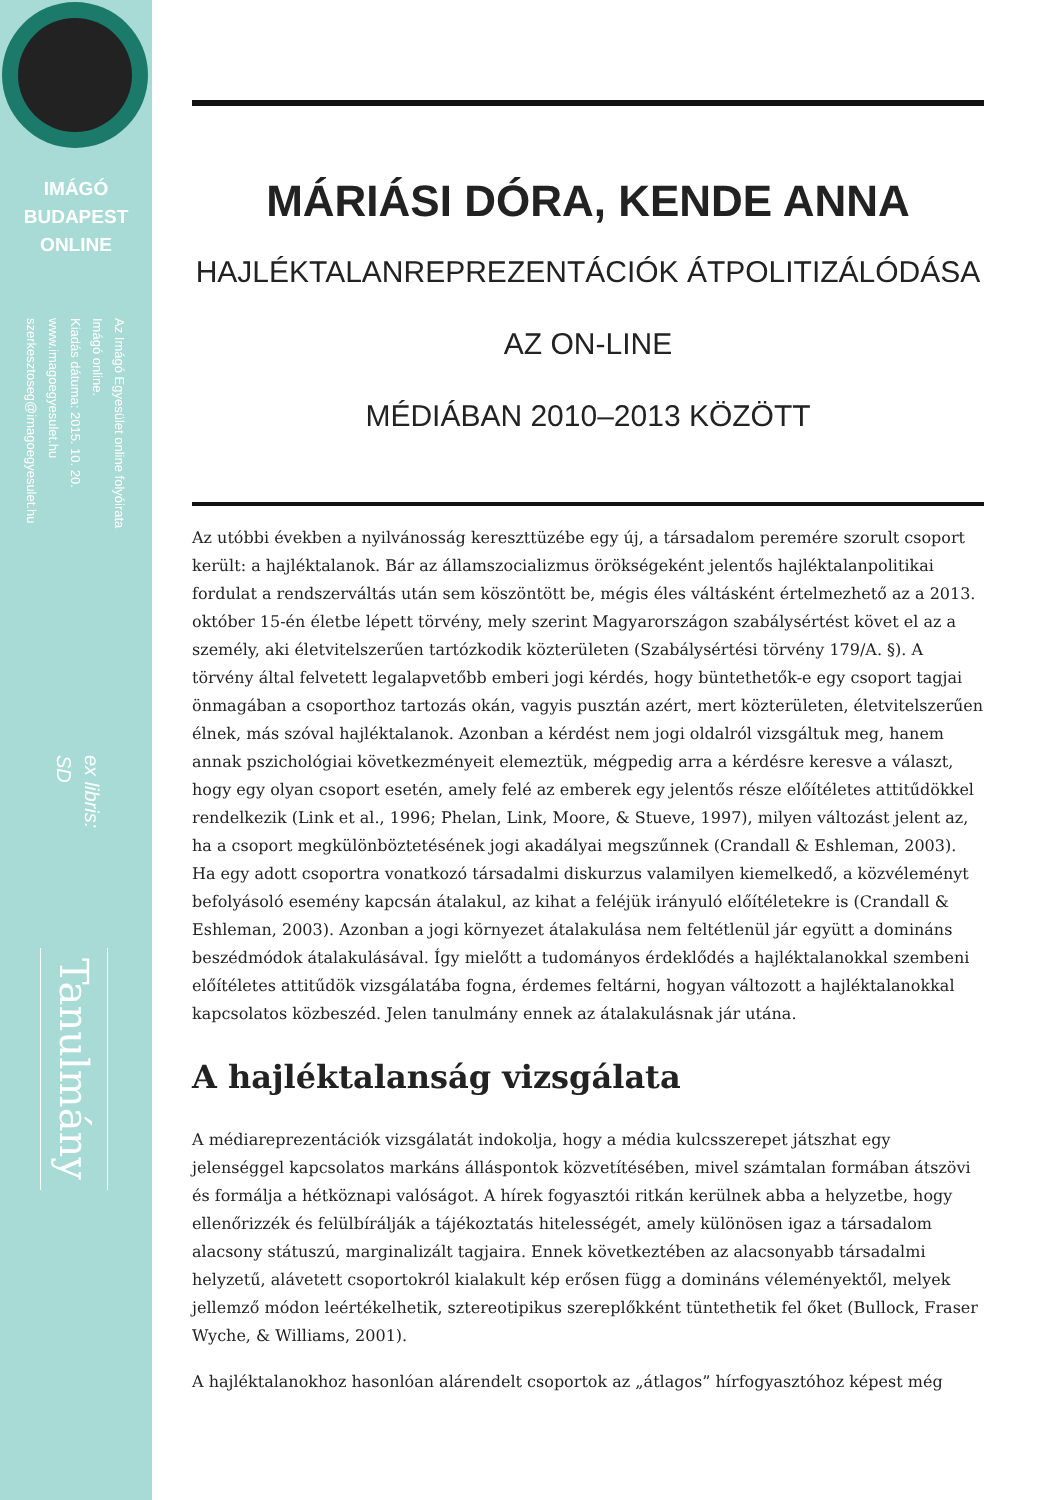IMÁGÓ
BUDAPEST
ONLINE
Az Imágó Egyesület online folyóirata
Imágó online.
Kiadás dátuma: 2015. 10. 20.
www.imagoegyesulet.hu
szerkesztoseg@imagoegyesulet.hu
ex libris:
SD
Tanulmány
MÁRIÁSI DÓRA, KENDE ANNA
HAJLÉKTALANREPREZENTÁCIÓK ÁTPOLITIZÁLÓDÁSA AZ ON-LINE
MÉDIÁBAN 2010–2013 KÖZÖTT
Az utóbbi években a nyilvánosság kereszttüzébe egy új, a társadalom peremére szorult csoport került: a hajléktalanok. Bár az államszocializmus örökségeként jelentős hajléktalanpolitikai fordulat a rendszerváltás után sem köszöntött be, mégis éles váltásként értelmezhető az a 2013. október 15-én életbe lépett törvény, mely szerint Magyarországon szabálysértést követ el az a személy, aki életvitelszerűen tartózkodik közterületen (Szabálysértési törvény 179/A. §). A törvény által felvetett legalapvetőbb emberi jogi kérdés, hogy büntethetők-e egy csoport tagjai önmagában a csoporthoz tartozás okán, vagyis pusztán azért, mert közterületen, életvitelszerűen élnek, más szóval hajléktalanok. Azonban a kérdést nem jogi oldalról vizsgáltuk meg, hanem annak pszichológiai következményeit elemeztük, mégpedig arra a kérdésre keresve a választ, hogy egy olyan csoport esetén, amely felé az emberek egy jelentős része előítéletes attitűdökkel rendelkezik (Link et al., 1996; Phelan, Link, Moore, & Stueve, 1997), milyen változást jelent az, ha a csoport megkülönböztetésének jogi akadályai megszűnnek (Crandall & Eshleman, 2003). Ha egy adott csoportra vonatkozó társadalmi diskurzus valamilyen kiemelkedő, a közvéleményt befolyásoló esemény kapcsán átalakul, az kihat a feléjük irányuló előítéletekre is (Crandall & Eshleman, 2003). Azonban a jogi környezet átalakulása nem feltétlenül jár együtt a domináns beszédmódok átalakulásával. Így mielőtt a tudományos érdeklődés a hajléktalanokkal szembeni előítéletes attitűdök vizsgálatába fogna, érdemes feltárni, hogyan változott a hajléktalanokkal kapcsolatos közbeszéd. Jelen tanulmány ennek az átalakulásnak jár utána.
A hajléktalanság vizsgálata
A médiareprezentációk vizsgálatát indokolja, hogy a média kulcsszerepet játszhat egy jelenséggel kapcsolatos markáns álláspontok közvetítésében, mivel számtalan formában átszövi és formálja a hétköznapi valóságot. A hírek fogyasztói ritkán kerülnek abba a helyzetbe, hogy ellenőrizzék és felülbírálják a tájékoztatás hitelességét, amely különösen igaz a társadalom alacsony státuszú, marginalizált tagjaira. Ennek következtében az alacsonyabb társadalmi helyzetű, alávetett csoportokról kialakult kép erősen függ a domináns véleményektől, melyek jellemző módon leértékelhetik, sztereotipikus szereplőkként tüntethetik fel őket (Bullock, Fraser Wyche, & Williams, 2001).
A hajléktalanokhoz hasonlóan alárendelt csoportok az „átlagos” hírfogyasztóhoz képest még